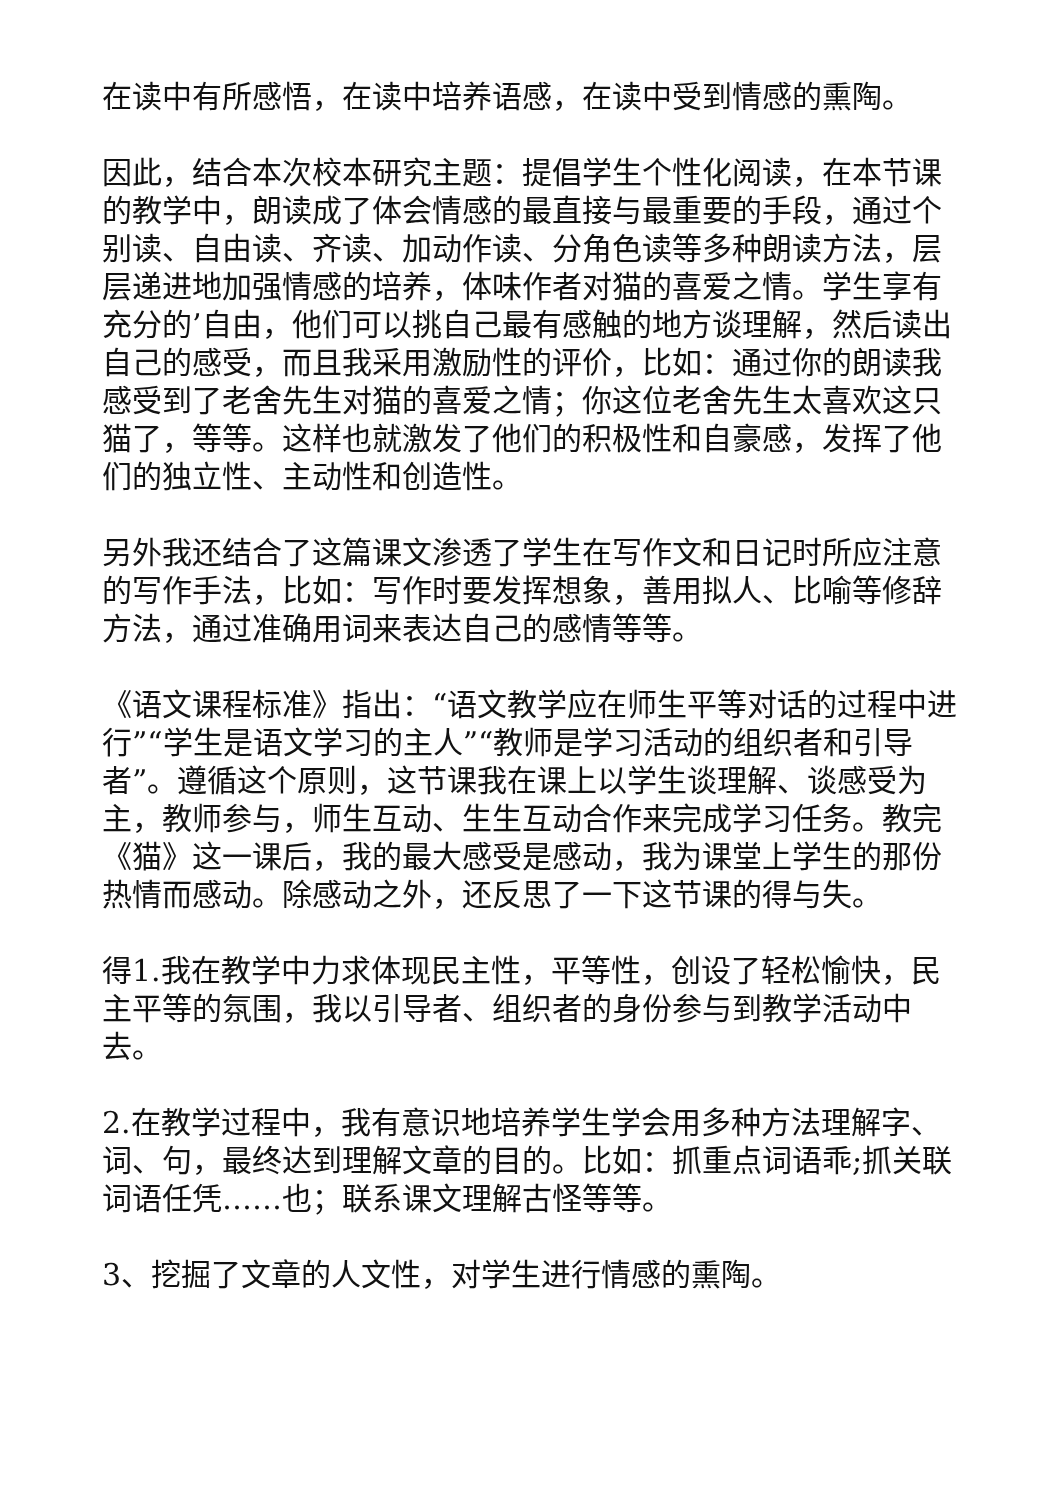在读中有所感悟，在读中培养语感，在读中受到情感的熏陶。
因此，结合本次校本研究主题：提倡学生个性化阅读，在本节课的教学中，朗读成了体会情感的最直接与最重要的手段，通过个别读、自由读、齐读、加动作读、分角色读等多种朗读方法，层层递进地加强情感的培养，体味作者对猫的喜爱之情。学生享有充分的’自由，他们可以挑自己最有感触的地方谈理解，然后读出自己的感受，而且我采用激励性的评价，比如：通过你的朗读我感受到了老舍先生对猫的喜爱之情；你这位老舍先生太喜欢这只猫了，等等。这样也就激发了他们的积极性和自豪感，发挥了他们的独立性、主动性和创造性。
另外我还结合了这篇课文渗透了学生在写作文和日记时所应注意的写作手法，比如：写作时要发挥想象，善用拟人、比喻等修辞方法，通过准确用词来表达自己的感情等等。
《语文课程标准》指出：“语文教学应在师生平等对话的过程中进行”“学生是语文学习的主人”“教师是学习活动的组织者和引导者”。遵循这个原则，这节课我在课上以学生谈理解、谈感受为主，教师参与，师生互动、生生互动合作来完成学习任务。教完《猫》这一课后，我的最大感受是感动，我为课堂上学生的那份热情而感动。除感动之外，还反思了一下这节课的得与失。
得1.我在教学中力求体现民主性，平等性，创设了轻松愉快，民主平等的氛围，我以引导者、组织者的身份参与到教学活动中去。
2.在教学过程中，我有意识地培养学生学会用多种方法理解字、词、句，最终达到理解文章的目的。比如：抓重点词语乖;抓关联词语任凭……也；联系课文理解古怪等等。
3、挖掘了文章的人文性，对学生进行情感的熏陶。